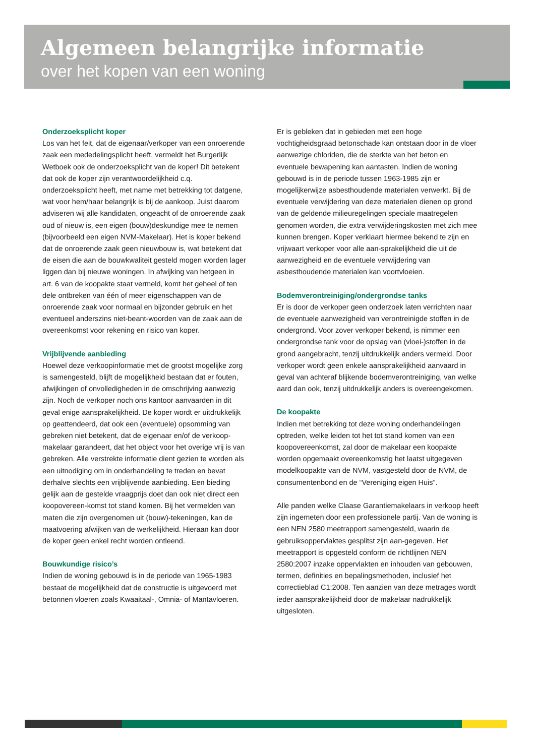Algemeen belangrijke informatie
over het kopen van een woning
Onderzoeksplicht koper
Los van het feit, dat de eigenaar/verkoper van een onroerende zaak een mededelingsplicht heeft, vermeldt het Burgerlijk Wetboek ook de onderzoeksplicht van de koper! Dit betekent dat ook de koper zijn verantwoordelijkheid c.q. onderzoeksplicht heeft, met name met betrekking tot datgene, wat voor hem/haar belangrijk is bij de aankoop. Juist daarom adviseren wij alle kandidaten, ongeacht of de onroerende zaak oud of nieuw is, een eigen (bouw)deskundige mee te nemen (bijvoorbeeld een eigen NVM-Makelaar). Het is koper bekend dat de onroerende zaak geen nieuwbouw is, wat betekent dat de eisen die aan de bouwkwaliteit gesteld mogen worden lager liggen dan bij nieuwe woningen. In afwijking van hetgeen in art. 6 van de koopakte staat vermeld, komt het geheel of ten dele ontbreken van één of meer eigenschappen van de onroerende zaak voor normaal en bijzonder gebruik en het eventueel anderszins niet-beant-woorden van de zaak aan de overeenkomst voor rekening en risico van koper.
Vrijblijvende aanbieding
Hoewel deze verkoopinformatie met de grootst mogelijke zorg is samengesteld, blijft de mogelijkheid bestaan dat er fouten, afwijkingen of onvolledigheden in de omschrijving aanwezig zijn. Noch de verkoper noch ons kantoor aanvaarden in dit geval enige aansprakelijkheid. De koper wordt er uitdrukkelijk op geattendeerd, dat ook een (eventuele) opsomming van gebreken niet betekent, dat de eigenaar en/of de verkoop-makelaar garandeert, dat het object voor het overige vrij is van gebreken. Alle verstrekte informatie dient gezien te worden als een uitnodiging om in onderhandeling te treden en bevat derhalve slechts een vrijblijvende aanbieding. Een bieding gelijk aan de gestelde vraagprijs doet dan ook niet direct een koopovereen-komst tot stand komen. Bij het vermelden van maten die zijn overgenomen uit (bouw)-tekeningen, kan de maatvoering afwijken van de werkelijkheid. Hieraan kan door de koper geen enkel recht worden ontleend.
Bouwkundige risico’s
Indien de woning gebouwd is in de periode van 1965-1983 bestaat de mogelijkheid dat de constructie is uitgevoerd met betonnen vloeren zoals Kwaaitaal-, Omnia- of Mantavloeren. Er is gebleken dat in gebieden met een hoge vochtigheidsgraad betonschade kan ontstaan door in de vloer aanwezige chloriden, die de sterkte van het beton en eventuele bewapening kan aantasten. Indien de woning gebouwd is in de periode tussen 1963-1985 zijn er mogelijkerwijze asbesthoudende materialen verwerkt. Bij de eventuele verwijdering van deze materialen dienen op grond van de geldende milieuregelingen speciale maatregelen genomen worden, die extra verwijderingskosten met zich mee kunnen brengen. Koper verklaart hiermee bekend te zijn en vrijwaart verkoper voor alle aan-sprakelijkheid die uit de aanwezigheid en de eventuele verwijdering van asbesthoudende materialen kan voortvloeien.
Bodemverontreiniging/ondergrondse tanks
Er is door de verkoper geen onderzoek laten verrichten naar de eventuele aanwezigheid van verontreinigde stoffen in de ondergrond. Voor zover verkoper bekend, is nimmer een ondergrondse tank voor de opslag van (vloei-)stoffen in de grond aangebracht, tenzij uitdrukkelijk anders vermeld. Door verkoper wordt geen enkele aansprakelijkheid aanvaard in geval van achteraf blijkende bodemverontreiniging, van welke aard dan ook, tenzij uitdrukkelijk anders is overeengekomen.
De koopakte
Indien met betrekking tot deze woning onderhandelingen optreden, welke leiden tot het tot stand komen van een koopovereenkomst, zal door de makelaar een koopakte worden opgemaakt overeenkomstig het laatst uitgegeven modelkoopakte van de NVM, vastgesteld door de NVM, de consumentenbond en de “Vereniging eigen Huis”.
Alle panden welke Claase Garantiemakelaars in verkoop heeft zijn ingemeten door een professionele partij. Van de woning is een NEN 2580 meetrapport samengesteld, waarin de gebruiksoppervlaktes gesplitst zijn aan-gegeven. Het meetrapport is opgesteld conform de richtlijnen NEN 2580:2007 inzake oppervlakten en inhouden van gebouwen, termen, definities en bepalingsmethoden, inclusief het correctieblad C1:2008. Ten aanzien van deze metrages wordt ieder aansprakelijkheid door de makelaar nadrukkelijk uitgesloten.